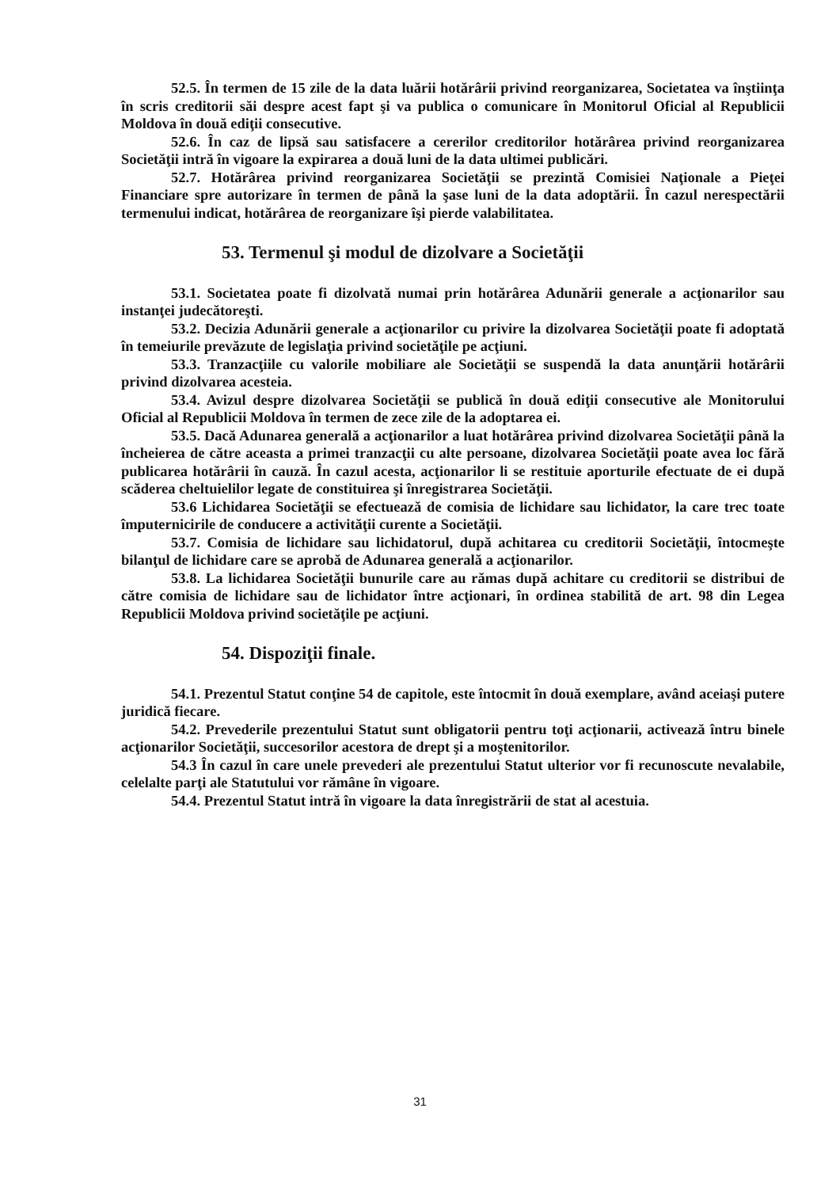52.5. În termen de 15 zile de la data luării hotărârii privind reorganizarea, Societatea va înştiinţa în scris creditorii săi despre acest fapt şi va publica o comunicare în Monitorul Oficial al Republicii Moldova în două ediţii consecutive.
52.6. În caz de lipsă sau satisfacere a cererilor creditorilor hotărârea privind reorganizarea Societăţii intră în vigoare la expirarea a două luni de la data ultimei publicări.
52.7. Hotărârea privind reorganizarea Societăţii se prezintă Comisiei Naţionale a Pieţei Financiare spre autorizare în termen de până la şase luni de la data adoptării. În cazul nerespectării termenului indicat, hotărârea de reorganizare îşi pierde valabilitatea.
53. Termenul şi modul de dizolvare a Societăţii
53.1. Societatea poate fi dizolvată numai prin hotărârea Adunării generale a acţionarilor sau instanţei judecătoreşti.
53.2. Decizia Adunării generale a acţionarilor cu privire la dizolvarea Societăţii poate fi adoptată în temeiurile prevăzute de legislaţia privind societăţile pe acţiuni.
53.3. Tranzacţiile cu valorile mobiliare ale Societăţii se suspendă la data anunţării hotărârii privind dizolvarea acesteia.
53.4. Avizul despre dizolvarea Societăţii se publică în două ediţii consecutive ale Monitorului Oficial al Republicii Moldova în termen de zece zile de la adoptarea ei.
53.5. Dacă Adunarea generală a acţionarilor a luat hotărârea privind dizolvarea Societăţii până la încheierea de către aceasta a primei tranzacţii cu alte persoane, dizolvarea Societăţii poate avea loc fără publicarea hotărârii în cauză. În cazul acesta, acţionarilor li se restituie aporturile efectuate de ei după scăderea cheltuielilor legate de constituirea şi înregistrarea Societăţii.
53.6 Lichidarea Societăţii se efectuează de comisia de lichidare sau lichidator, la care trec toate împuternicirile de conducere a activităţii curente a Societăţii.
53.7. Comisia de lichidare sau lichidatorul, după achitarea cu creditorii Societăţii, întocmeşte bilanţul de lichidare care se aprobă de Adunarea generală a acţionarilor.
53.8. La lichidarea Societăţii bunurile care au rămas după achitare cu creditorii se distribui de către comisia de lichidare sau de lichidator între acţionari, în ordinea stabilită de art. 98 din Legea Republicii Moldova privind societăţile pe acţiuni.
54. Dispoziţii finale.
54.1. Prezentul Statut conţine 54 de capitole, este întocmit în două exemplare, având aceiaşi putere juridică fiecare.
54.2. Prevederile prezentului Statut sunt obligatorii pentru toţi acţionarii, activează întru binele acţionarilor Societăţii, succesorilor acestora de drept şi a moştenitorilor.
54.3 În cazul în care unele prevederi ale prezentului Statut ulterior vor fi recunoscute nevalabile, celelalte parţi ale Statutului vor rămâne în vigoare.
54.4. Prezentul Statut intră în vigoare la data înregistrării de stat al acestuia.
31